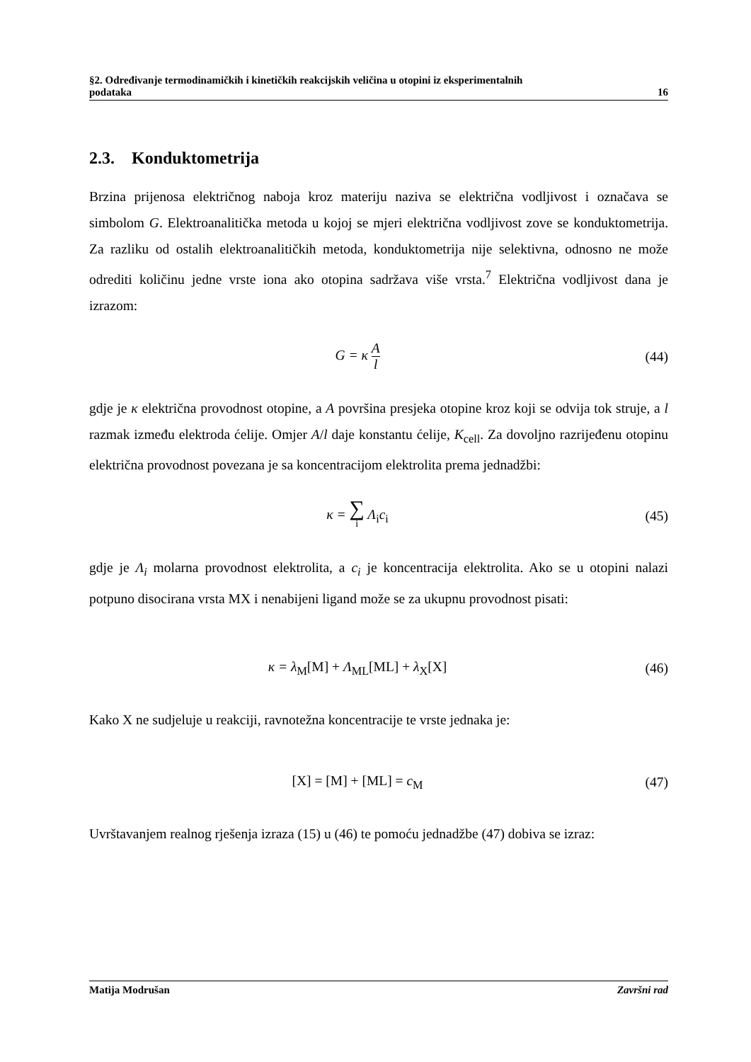§2. Određivanje termodinamičkih i kinetičkih reakcijskih veličina u otopini iz eksperimentalnih
podataka 16
2.3. Konduktometrija
Brzina prijenosa električnog naboja kroz materiju naziva se električna vodljivost i označava se simbolom G. Elektroanalitička metoda u kojoj se mjeri električna vodljivost zove se konduktometrija. Za razliku od ostalih elektroanalitičkih metoda, konduktometrija nije selektivna, odnosno ne može odrediti količinu jedne vrste iona ako otopina sadržava više vrsta.<sup>7</sup> Električna vodljivost dana je izrazom:
G = κ A l
(44)
gdje je κ električna provodnost otopine, a A površina presjeka otopine kroz koji se odvija tok struje, a l razmak između elektroda ćelije. Omjer A/l daje konstantu ćelije, K<sub>cell</sub>. Za dovoljno razrijeđenu otopinu električna provodnost povezana je sa koncentracijom elektrolita prema jednadžbi:
κ = ∑ i Λ<sub>i</sub>c<sub>i</sub> (45)
gdje je Λ<sub>i</sub> molarna provodnost elektrolita, a c<sub>i</sub> je koncentracija elektrolita. Ako se u otopini nalazi potpuno disocirana vrsta MX i nenabijeni ligand može se za ukupnu provodnost pisati:
κ = λ<sub>M</sub>[M] + Λ<sub>ML</sub>[ML] + λ<sub>X</sub>[X] (46)
Kako X ne sudjeluje u reakciji, ravnotežna koncentracije te vrste jednaka je:
[X] = [M] + [ML] = c<sub>M</sub> (47)
Uvrštavanjem realnog rješenja izraza (15) u (46) te pomoću jednadžbe (47) dobiva se izraz:
Matija Modrušan Završni rad